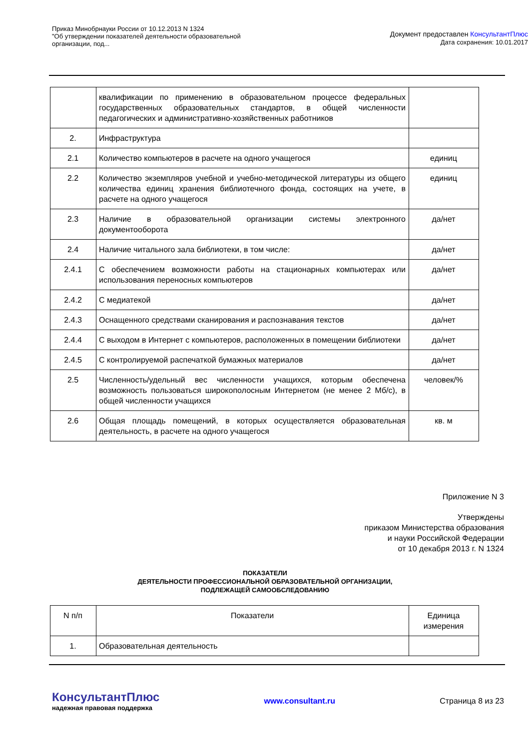Приказ Минобрнауки России от 10.12.2013 N 1324
"Об утверждении показателей деятельности образовательной
организации, под...
Документ предоставлен КонсультантПлюс
Дата сохранения: 10.01.2017
| | квалификации по применению в образовательном процессе федеральных государственных образовательных стандартов, в общей численности педагогических и административно-хозяйственных работников | |
| 2. | Инфраструктура | |
| 2.1 | Количество компьютеров в расчете на одного учащегося | единиц |
| 2.2 | Количество экземпляров учебной и учебно-методической литературы из общего количества единиц хранения библиотечного фонда, состоящих на учете, в расчете на одного учащегося | единиц |
| 2.3 | Наличие в образовательной организации системы электронного документооборота | да/нет |
| 2.4 | Наличие читального зала библиотеки, в том числе: | да/нет |
| 2.4.1 | С обеспечением возможности работы на стационарных компьютерах или использования переносных компьютеров | да/нет |
| 2.4.2 | С медиатекой | да/нет |
| 2.4.3 | Оснащенного средствами сканирования и распознавания текстов | да/нет |
| 2.4.4 | С выходом в Интернет с компьютеров, расположенных в помещении библиотеки | да/нет |
| 2.4.5 | С контролируемой распечаткой бумажных материалов | да/нет |
| 2.5 | Численность/удельный вес численности учащихся, которым обеспечена возможность пользоваться широкополосным Интернетом (не менее 2 Мб/с), в общей численности учащихся | человек/% |
| 2.6 | Общая площадь помещений, в которых осуществляется образовательная деятельность, в расчете на одного учащегося | кв. м |
Приложение N 3
Утверждены
приказом Министерства образования
и науки Российской Федерации
от 10 декабря 2013 г. N 1324
ПОКАЗАТЕЛИ
ДЕЯТЕЛЬНОСТИ ПРОФЕССИОНАЛЬНОЙ ОБРАЗОВАТЕЛЬНОЙ ОРГАНИЗАЦИИ,
ПОДЛЕЖАЩЕЙ САМООБСЛЕДОВАНИЮ
| N п/п | Показатели | Единица измерения |
| 1. | Образовательная деятельность | |
КонсультантПлюс
надежная правовая поддержка
www.consultant.ru Страница 8 из 23